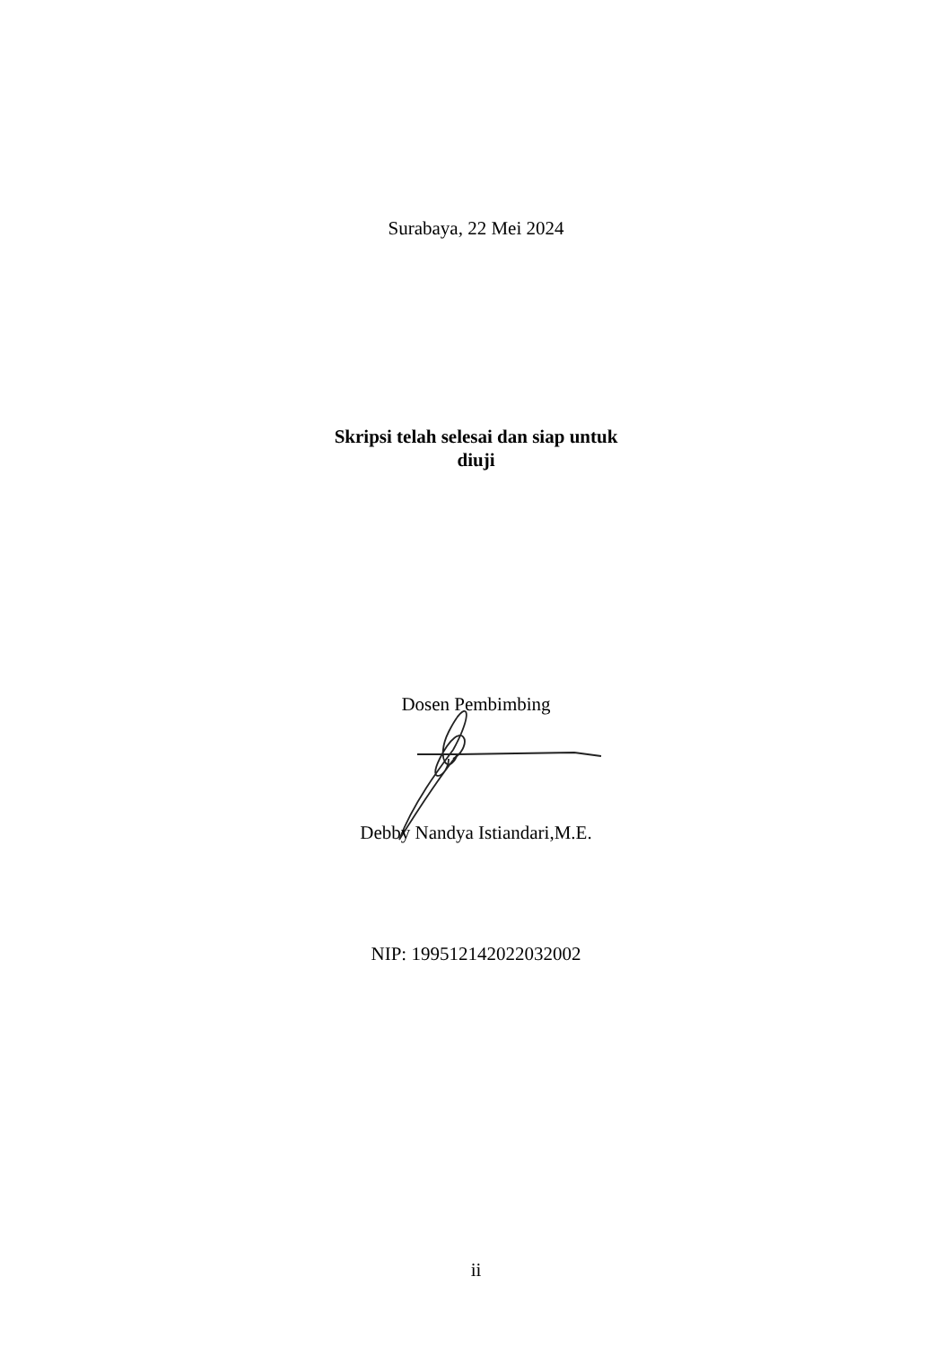Surabaya, 22 Mei 2024
Skripsi telah selesai dan siap untuk
diuji
Dosen Pembimbing
Debby Nandya Istiandari,M.E.
NIP: 199512142022032002
ii